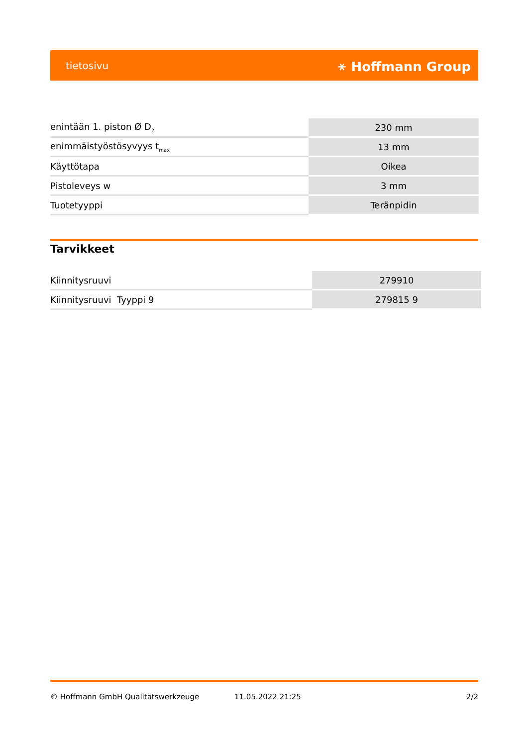tietosivu ⚹ Hoffmann Group
| enintään 1. piston Ø D<sub>2</sub> | 230 mm |
| enimmäistyöstösyvyys t<sub>max</sub> | 13 mm |
| Käyttötapa | Oikea |
| Pistoleveys w | 3 mm |
| Tuotetyyppi | Teränpidin |
Tarvikkeet
| Kiinnitysruuvi | 279910 |
| Kiinnitysruuvi Tyyppi 9 | 279815 9 |
© Hoffmann GmbH Qualitätswerkzeuge 11.05.2022 21:25 2/2